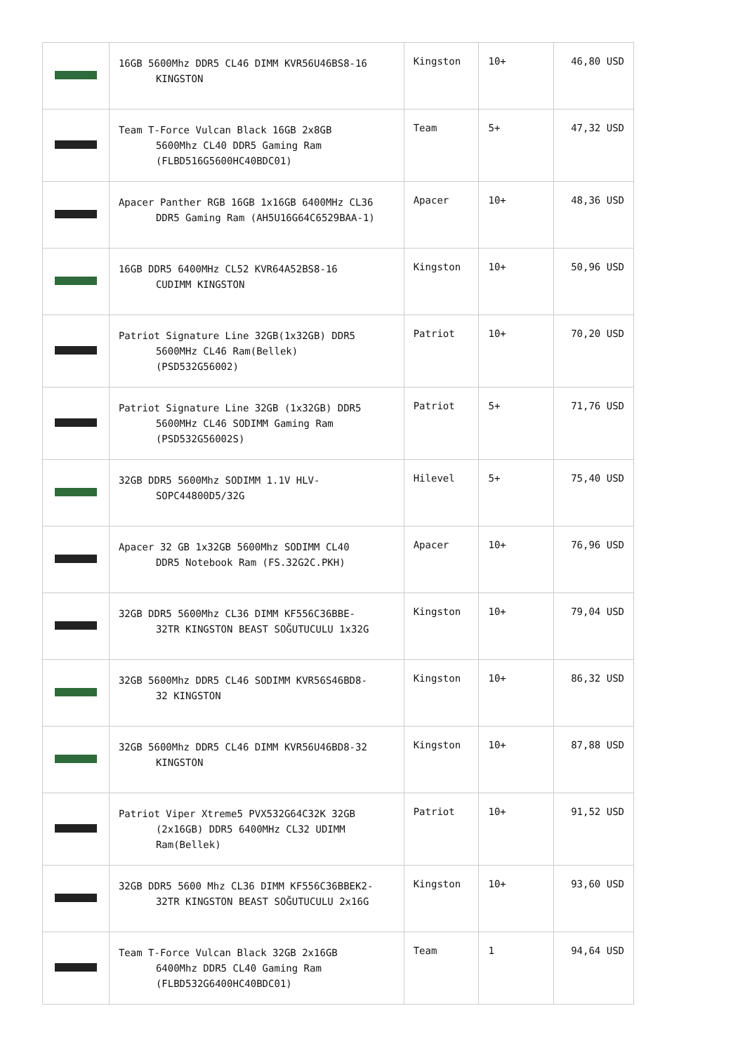| | 16GB 5600Mhz DDR5 CL46 DIMM KVR56U46BS8-16 KINGSTON | Kingston | 10+ | 46,80 USD |
| | Team T-Force Vulcan Black 16GB 2x8GB 5600Mhz CL40 DDR5 Gaming Ram (FLBD516G5600HC40BDC01) | Team | 5+ | 47,32 USD |
| | Apacer Panther RGB 16GB 1x16GB 6400MHz CL36 DDR5 Gaming Ram (AH5U16G64C6529BAA-1) | Apacer | 10+ | 48,36 USD |
| | 16GB DDR5 6400MHz CL52 KVR64A52BS8-16 CUDIMM KINGSTON | Kingston | 10+ | 50,96 USD |
| | Patriot Signature Line 32GB(1x32GB) DDR5 5600MHz CL46 Ram(Bellek) (PSD532G56002) | Patriot | 10+ | 70,20 USD |
| | Patriot Signature Line 32GB (1x32GB) DDR5 5600MHz CL46 SODIMM Gaming Ram (PSD532G56002S) | Patriot | 5+ | 71,76 USD |
| | 32GB DDR5 5600Mhz SODIMM 1.1V HLV- SOPC44800D5/32G | Hilevel | 5+ | 75,40 USD |
| | Apacer 32 GB 1x32GB 5600Mhz SODIMM CL40 DDR5 Notebook Ram (FS.32G2C.PKH) | Apacer | 10+ | 76,96 USD |
| | 32GB DDR5 5600Mhz CL36 DIMM KF556C36BBE- 32TR KINGSTON BEAST SOĞUTUCULU 1x32G | Kingston | 10+ | 79,04 USD |
| | 32GB 5600Mhz DDR5 CL46 SODIMM KVR56S46BD8- 32 KINGSTON | Kingston | 10+ | 86,32 USD |
| | 32GB 5600Mhz DDR5 CL46 DIMM KVR56U46BD8-32 KINGSTON | Kingston | 10+ | 87,88 USD |
| | Patriot Viper Xtreme5 PVX532G64C32K 32GB (2x16GB) DDR5 6400MHz CL32 UDIMM Ram(Bellek) | Patriot | 10+ | 91,52 USD |
| | 32GB DDR5 5600 Mhz CL36 DIMM KF556C36BBEK2- 32TR KINGSTON BEAST SOĞUTUCULU 2x16G | Kingston | 10+ | 93,60 USD |
| | Team T-Force Vulcan Black 32GB 2x16GB 6400Mhz DDR5 CL40 Gaming Ram (FLBD532G6400HC40BDC01) | Team | 1 | 94,64 USD |